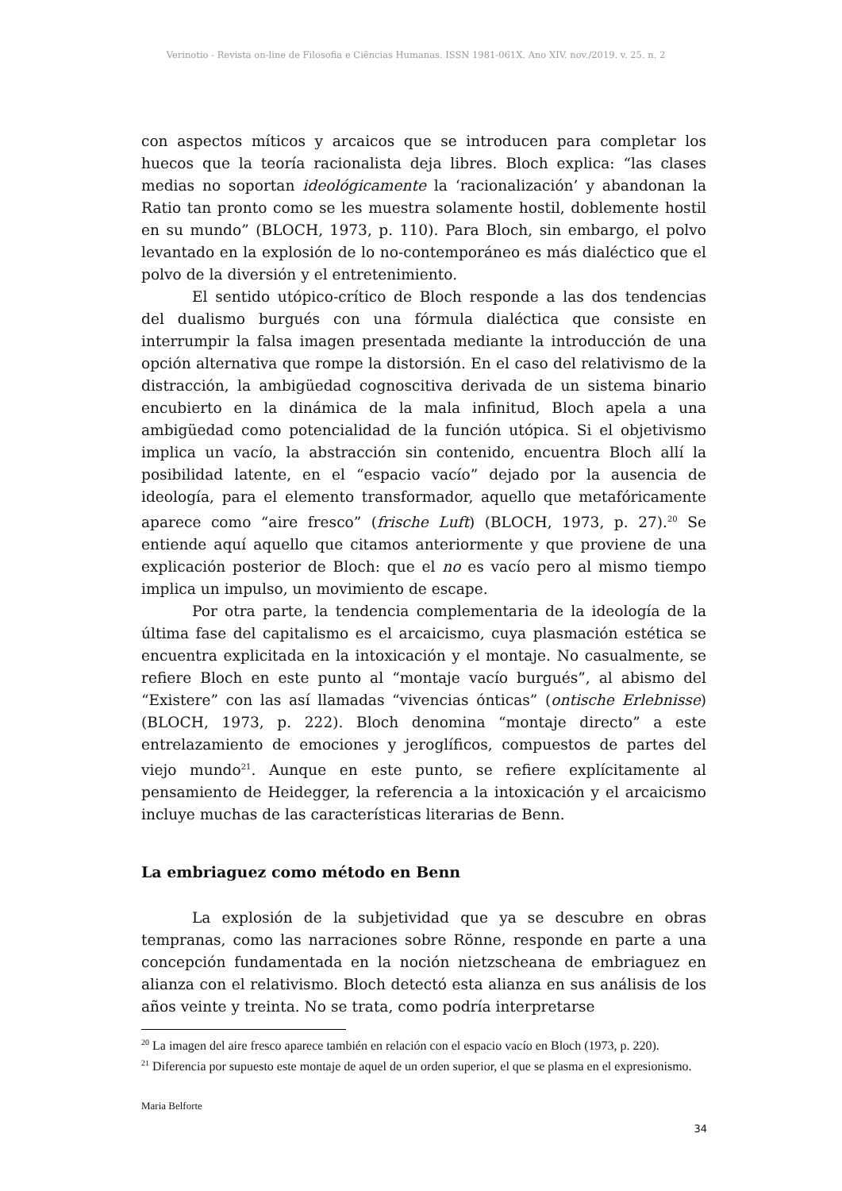Verinotio - Revista on-line de Filosofia e Ciências Humanas. ISSN 1981-061X. Ano XIV. nov./2019. v. 25. n. 2
con aspectos míticos y arcaicos que se introducen para completar los huecos que la teoría racionalista deja libres. Bloch explica: “las clases medias no soportan ideológicamente la ‘racionalización’ y abandonan la Ratio tan pronto como se les muestra solamente hostil, doblemente hostil en su mundo” (BLOCH, 1973, p. 110). Para Bloch, sin embargo, el polvo levantado en la explosión de lo no-contemporáneo es más dialéctico que el polvo de la diversión y el entretenimiento.
El sentido utópico-crítico de Bloch responde a las dos tendencias del dualismo burgués con una fórmula dialéctica que consiste en interrumpir la falsa imagen presentada mediante la introducción de una opción alternativa que rompe la distorsión. En el caso del relativismo de la distracción, la ambigüedad cognoscitiva derivada de un sistema binario encubierto en la dinámica de la mala infinitud, Bloch apela a una ambigüedad como potencialidad de la función utópica. Si el objetivismo implica un vacío, la abstracción sin contenido, encuentra Bloch allí la posibilidad latente, en el “espacio vacío” dejado por la ausencia de ideología, para el elemento transformador, aquello que metafóricamente aparece como “aire fresco” (frische Luft) (BLOCH, 1973, p. 27).<sup>20</sup> Se entiende aquí aquello que citamos anteriormente y que proviene de una explicación posterior de Bloch: que el no es vacío pero al mismo tiempo implica un impulso, un movimiento de escape.
Por otra parte, la tendencia complementaria de la ideología de la última fase del capitalismo es el arcaicismo, cuya plasmación estética se encuentra explicitada en la intoxicación y el montaje. No casualmente, se refiere Bloch en este punto al “montaje vacío burgués”, al abismo del “Existere” con las así llamadas “vivencias ónticas” (ontische Erlebnisse) (BLOCH, 1973, p. 222). Bloch denomina “montaje directo” a este entrelazamiento de emociones y jeroglíficos, compuestos de partes del viejo mundo<sup>21</sup>. Aunque en este punto, se refiere explícitamente al pensamiento de Heidegger, la referencia a la intoxicación y el arcaicismo incluye muchas de las características literarias de Benn.
La embriaguez como método en Benn
La explosión de la subjetividad que ya se descubre en obras tempranas, como las narraciones sobre Rönne, responde en parte a una concepción fundamentada en la noción nietzscheana de embriaguez en alianza con el relativismo. Bloch detectó esta alianza en sus análisis de los años veinte y treinta. No se trata, como podría interpretarse
<sup>20</sup> La imagen del aire fresco aparece también en relación con el espacio vacío en Bloch (1973, p. 220).
<sup>21</sup> Diferencia por supuesto este montaje de aquel de un orden superior, el que se plasma en el expresionismo.
Maria Belforte
34